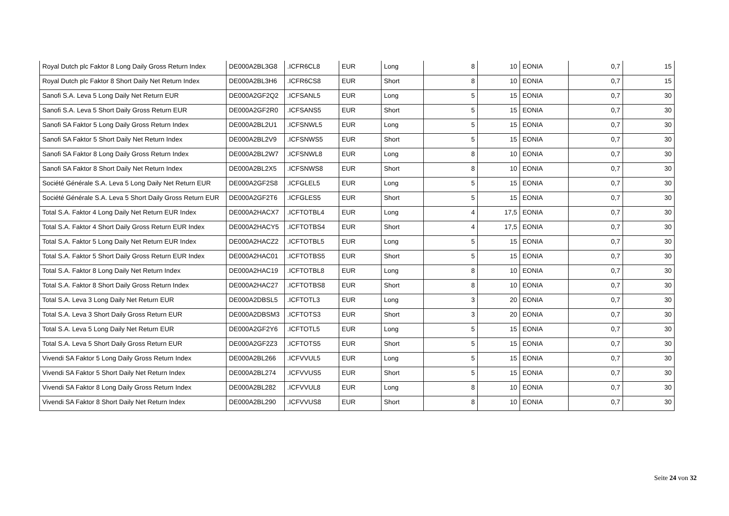| Royal Dutch plc Faktor 8 Long Daily Gross Return Index | DE000A2BL3G8 | .ICFR6CL8 | EUR | Long | 8 | 10 | EONIA | 0,7 | 15 |
| Royal Dutch plc Faktor 8 Short Daily Net Return Index | DE000A2BL3H6 | .ICFR6CS8 | EUR | Short | 8 | 10 | EONIA | 0,7 | 15 |
| Sanofi S.A. Leva 5 Long Daily Net Return EUR | DE000A2GF2Q2 | .ICFSANL5 | EUR | Long | 5 | 15 | EONIA | 0,7 | 30 |
| Sanofi S.A. Leva 5 Short Daily Gross Return EUR | DE000A2GF2R0 | .ICFSANS5 | EUR | Short | 5 | 15 | EONIA | 0,7 | 30 |
| Sanofi SA Faktor 5 Long Daily Gross Return Index | DE000A2BL2U1 | .ICFSNWL5 | EUR | Long | 5 | 15 | EONIA | 0,7 | 30 |
| Sanofi SA Faktor 5 Short Daily Net Return Index | DE000A2BL2V9 | .ICFSNWS5 | EUR | Short | 5 | 15 | EONIA | 0,7 | 30 |
| Sanofi SA Faktor 8 Long Daily Gross Return Index | DE000A2BL2W7 | .ICFSNWL8 | EUR | Long | 8 | 10 | EONIA | 0,7 | 30 |
| Sanofi SA Faktor 8 Short Daily Net Return Index | DE000A2BL2X5 | .ICFSNWS8 | EUR | Short | 8 | 10 | EONIA | 0,7 | 30 |
| Société Générale S.A. Leva 5 Long Daily Net Return EUR | DE000A2GF2S8 | .ICFGLEL5 | EUR | Long | 5 | 15 | EONIA | 0,7 | 30 |
| Société Générale S.A. Leva 5 Short Daily Gross Return EUR | DE000A2GF2T6 | .ICFGLES5 | EUR | Short | 5 | 15 | EONIA | 0,7 | 30 |
| Total S.A. Faktor 4 Long Daily Net Return EUR Index | DE000A2HACX7 | .ICFTOTBL4 | EUR | Long | 4 | 17,5 | EONIA | 0,7 | 30 |
| Total S.A. Faktor 4 Short Daily Gross Return EUR Index | DE000A2HACY5 | .ICFTOTBS4 | EUR | Short | 4 | 17,5 | EONIA | 0,7 | 30 |
| Total S.A. Faktor 5 Long Daily Net Return EUR Index | DE000A2HACZ2 | .ICFTOTBL5 | EUR | Long | 5 | 15 | EONIA | 0,7 | 30 |
| Total S.A. Faktor 5 Short Daily Gross Return EUR Index | DE000A2HAC01 | .ICFTOTBS5 | EUR | Short | 5 | 15 | EONIA | 0,7 | 30 |
| Total S.A. Faktor 8 Long Daily Net Return Index | DE000A2HAC19 | .ICFTOTBL8 | EUR | Long | 8 | 10 | EONIA | 0,7 | 30 |
| Total S.A. Faktor 8 Short Daily Gross Return Index | DE000A2HAC27 | .ICFTOTBS8 | EUR | Short | 8 | 10 | EONIA | 0,7 | 30 |
| Total S.A. Leva 3 Long Daily Net Return EUR | DE000A2DBSL5 | .ICFTOTL3 | EUR | Long | 3 | 20 | EONIA | 0,7 | 30 |
| Total S.A. Leva 3 Short Daily Gross Return EUR | DE000A2DBSM3 | .ICFTOTS3 | EUR | Short | 3 | 20 | EONIA | 0,7 | 30 |
| Total S.A. Leva 5 Long Daily Net Return EUR | DE000A2GF2Y6 | .ICFTOTL5 | EUR | Long | 5 | 15 | EONIA | 0,7 | 30 |
| Total S.A. Leva 5 Short Daily Gross Return EUR | DE000A2GF2Z3 | .ICFTOTS5 | EUR | Short | 5 | 15 | EONIA | 0,7 | 30 |
| Vivendi SA Faktor 5 Long Daily Gross Return Index | DE000A2BL266 | .ICFVVUL5 | EUR | Long | 5 | 15 | EONIA | 0,7 | 30 |
| Vivendi SA Faktor 5 Short Daily Net Return Index | DE000A2BL274 | .ICFVVUS5 | EUR | Short | 5 | 15 | EONIA | 0,7 | 30 |
| Vivendi SA Faktor 8 Long Daily Gross Return Index | DE000A2BL282 | .ICFVVUL8 | EUR | Long | 8 | 10 | EONIA | 0,7 | 30 |
| Vivendi SA Faktor 8 Short Daily Net Return Index | DE000A2BL290 | .ICFVVUS8 | EUR | Short | 8 | 10 | EONIA | 0,7 | 30 |
Seite 24 von 32